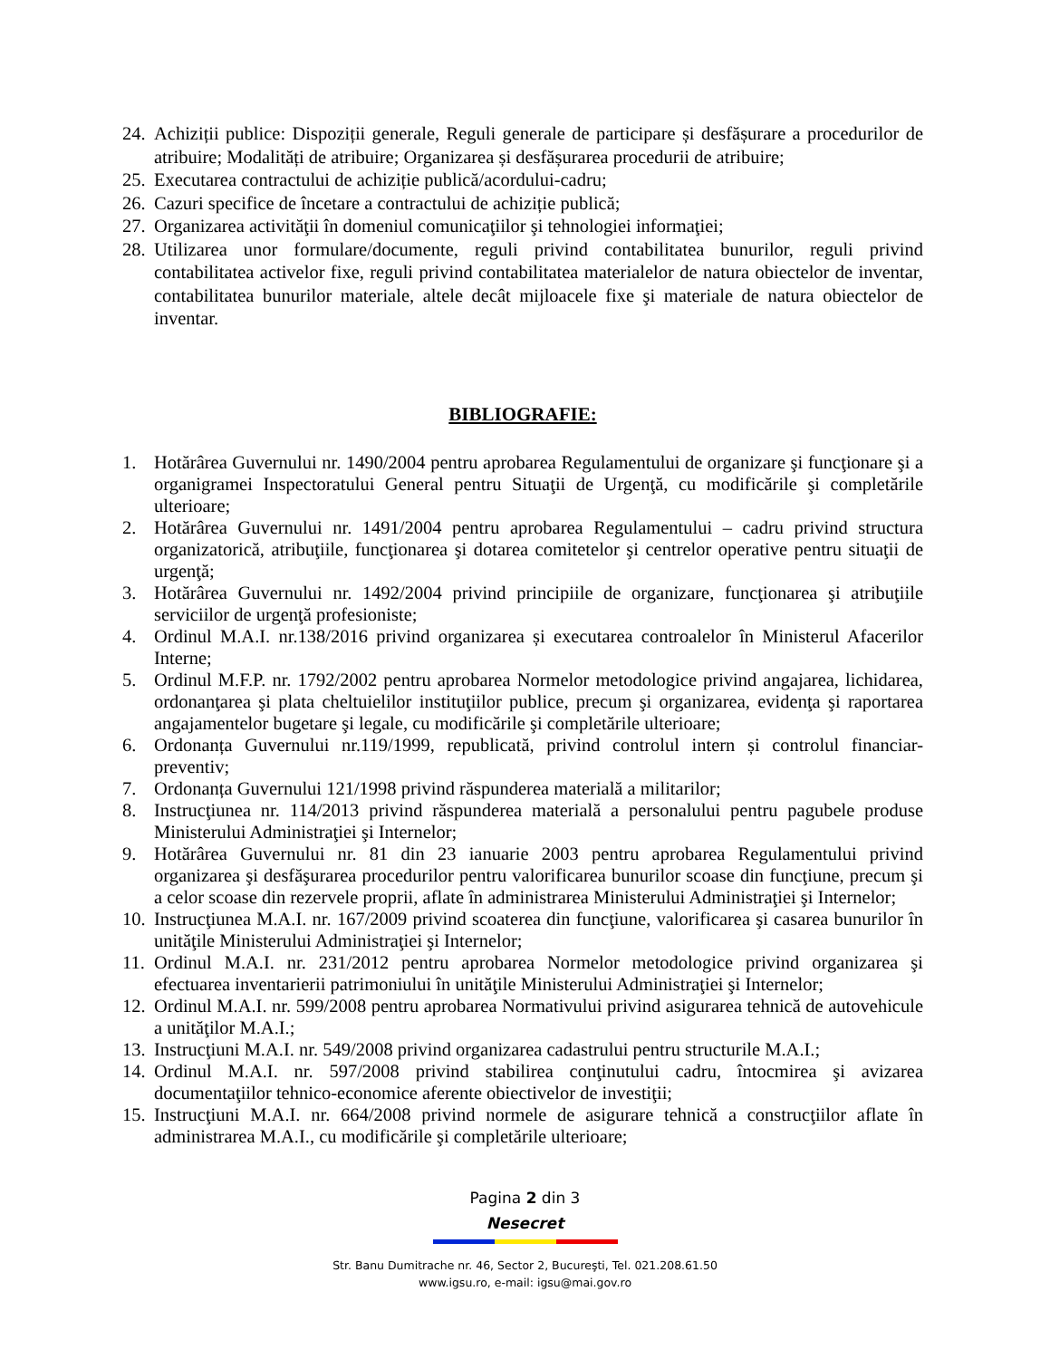24. Achiziții publice: Dispoziții generale, Reguli generale de participare și desfășurare a procedurilor de atribuire; Modalități de atribuire; Organizarea și desfășurarea procedurii de atribuire;
25. Executarea contractului de achiziție publică/acordului-cadru;
26. Cazuri specifice de încetare a contractului de achiziție publică;
27. Organizarea activităţii în domeniul comunicaţiilor şi tehnologiei informaţiei;
28. Utilizarea unor formulare/documente, reguli privind contabilitatea bunurilor, reguli privind contabilitatea activelor fixe, reguli privind contabilitatea materialelor de natura obiectelor de inventar, contabilitatea bunurilor materiale, altele decât mijloacele fixe şi materiale de natura obiectelor de inventar.
BIBLIOGRAFIE:
1. Hotărârea Guvernului nr. 1490/2004 pentru aprobarea Regulamentului de organizare şi funcţionare şi a organigramei Inspectoratului General pentru Situaţii de Urgenţă, cu modificările şi completările ulterioare;
2. Hotărârea Guvernului nr. 1491/2004 pentru aprobarea Regulamentului – cadru privind structura organizatorică, atribuţiile, funcţionarea şi dotarea comitetelor şi centrelor operative pentru situaţii de urgenţă;
3. Hotărârea Guvernului nr. 1492/2004 privind principiile de organizare, funcţionarea şi atribuţiile serviciilor de urgenţă profesioniste;
4. Ordinul M.A.I. nr.138/2016 privind organizarea și executarea controalelor în Ministerul Afacerilor Interne;
5. Ordinul M.F.P. nr. 1792/2002 pentru aprobarea Normelor metodologice privind angajarea, lichidarea, ordonanţarea şi plata cheltuielilor instituţiilor publice, precum şi organizarea, evidenţa şi raportarea angajamentelor bugetare şi legale, cu modificările şi completările ulterioare;
6. Ordonanța Guvernului nr.119/1999, republicată, privind controlul intern și controlul financiar-preventiv;
7. Ordonanța Guvernului 121/1998 privind răspunderea materială a militarilor;
8. Instrucţiunea nr. 114/2013 privind răspunderea materială a personalului pentru pagubele produse Ministerului Administraţiei şi Internelor;
9. Hotărârea Guvernului nr. 81 din 23 ianuarie 2003 pentru aprobarea Regulamentului privind organizarea şi desfăşurarea procedurilor pentru valorificarea bunurilor scoase din funcţiune, precum şi a celor scoase din rezervele proprii, aflate în administrarea Ministerului Administraţiei şi Internelor;
10. Instrucţiunea M.A.I. nr. 167/2009 privind scoaterea din funcţiune, valorificarea şi casarea bunurilor în unităţile Ministerului Administraţiei şi Internelor;
11. Ordinul M.A.I. nr. 231/2012 pentru aprobarea Normelor metodologice privind organizarea şi efectuarea inventarierii patrimoniului în unităţile Ministerului Administraţiei şi Internelor;
12. Ordinul M.A.I. nr. 599/2008 pentru aprobarea Normativului privind asigurarea tehnică de autovehicule a unităţilor M.A.I.;
13. Instrucţiuni M.A.I. nr. 549/2008 privind organizarea cadastrului pentru structurile M.A.I.;
14. Ordinul M.A.I. nr. 597/2008 privind stabilirea conţinutului cadru, întocmirea şi avizarea documentaţiilor tehnico-economice aferente obiectivelor de investiţii;
15. Instrucţiuni M.A.I. nr. 664/2008 privind normele de asigurare tehnică a construcţiilor aflate în administrarea M.A.I., cu modificările şi completările ulterioare;
Pagina 2 din 3
Nesecret
Str. Banu Dumitrache nr. 46, Sector 2, Bucureşti, Tel. 021.208.61.50
www.igsu.ro, e-mail: igsu@mai.gov.ro